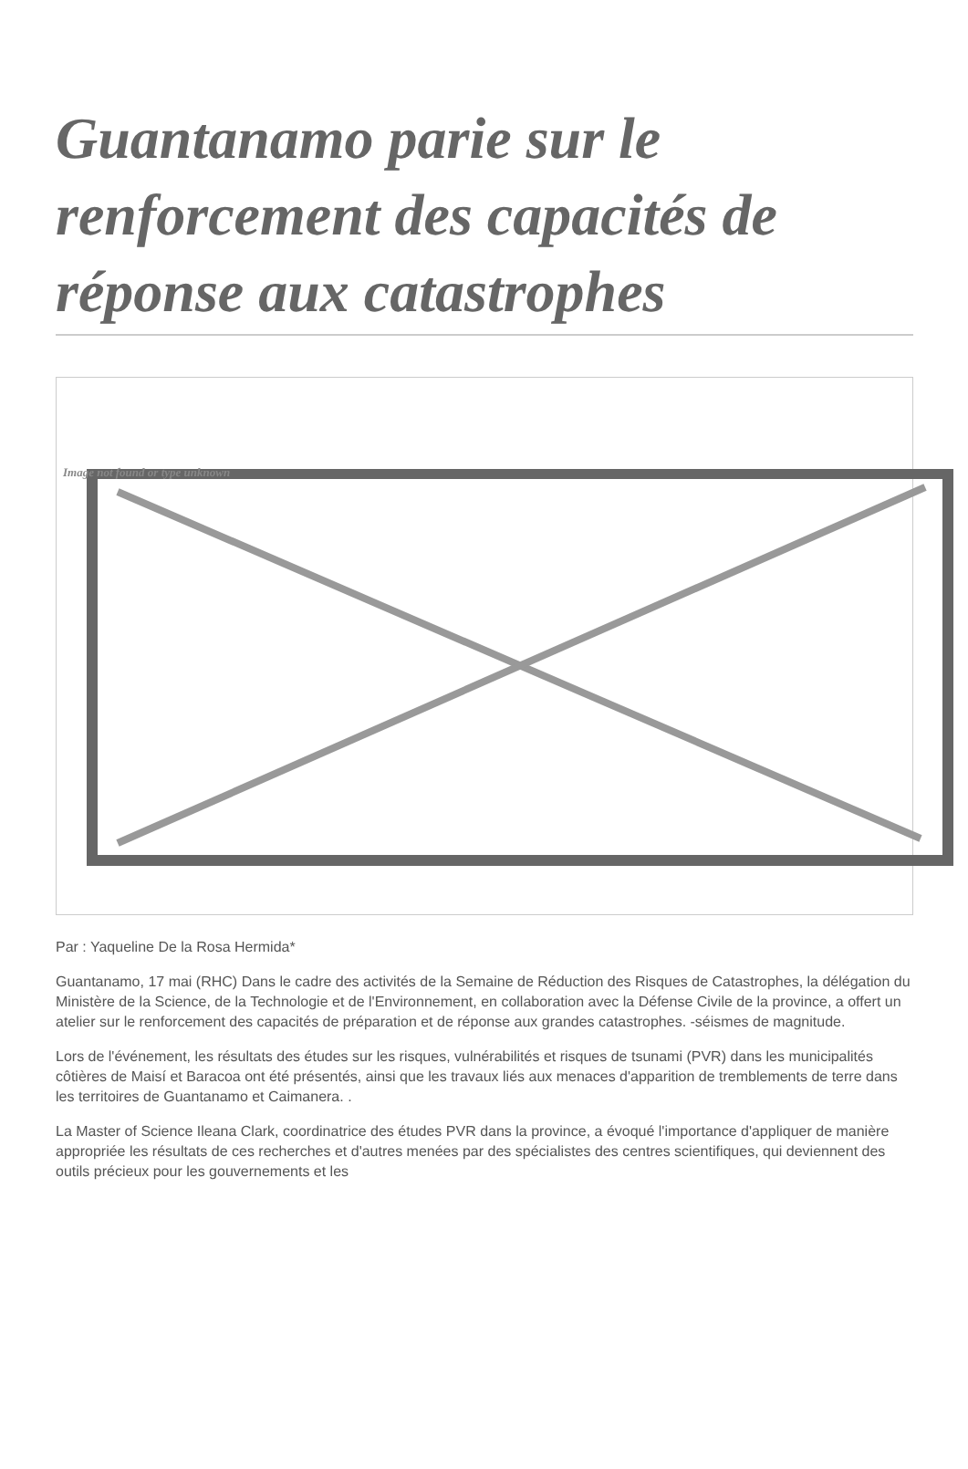Guantanamo parie sur le renforcement des capacités de réponse aux catastrophes
Image not found or type unknown
Par : Yaqueline De la Rosa Hermida*
Guantanamo, 17 mai (RHC) Dans le cadre des activités de la Semaine de Réduction des Risques de Catastrophes, la délégation du Ministère de la Science, de la Technologie et de l'Environnement, en collaboration avec la Défense Civile de la province, a offert un atelier sur le renforcement des capacités de préparation et de réponse aux grandes catastrophes. -séismes de magnitude.
Lors de l'événement, les résultats des études sur les risques, vulnérabilités et risques de tsunami (PVR) dans les municipalités côtières de Maisí et Baracoa ont été présentés, ainsi que les travaux liés aux menaces d'apparition de tremblements de terre dans les territoires de Guantanamo et Caimanera. .
La Master of Science Ileana Clark, coordinatrice des études PVR dans la province, a évoqué l'importance d'appliquer de manière appropriée les résultats de ces recherches et d'autres menées par des spécialistes des centres scientifiques, qui deviennent des outils précieux pour les gouvernements et les